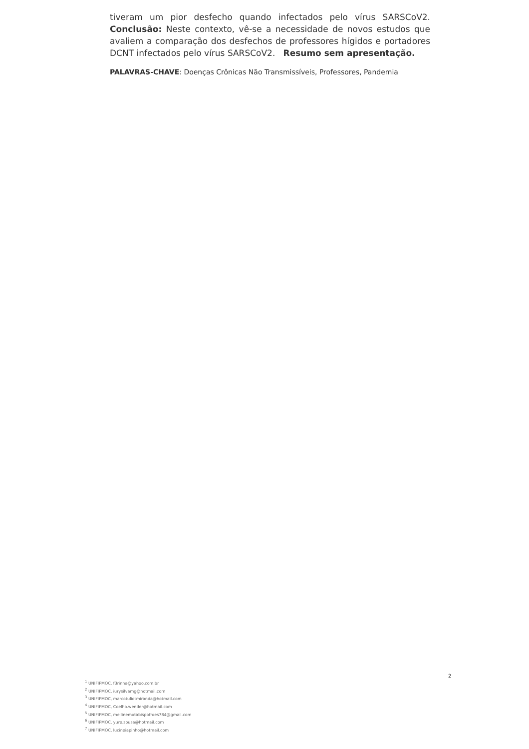tiveram um pior desfecho quando infectados pelo vírus SARSCoV2. Conclusão: Neste contexto, vê-se a necessidade de novos estudos que avaliem a comparação dos desfechos de professores hígidos e portadores DCNT infectados pelo vírus SARSCoV2. Resumo sem apresentação.
PALAVRAS-CHAVE: Doenças Crônicas Não Transmissíveis, Professores, Pandemia
2
<sup>1</sup> UNIFIPMOC, f3rinha@yahoo.com.br
<sup>2</sup> UNIFIPMOC, iurysilvamg@hotmail.com
<sup>3</sup> UNIFIPMOC, marcotuliotmiranda@hotmail.com
<sup>4</sup> UNIFIPMOC, Coelho.wender@hotmail.com
<sup>5</sup> UNIFIPMOC, mellinemotabispofroes784@gmail.com
<sup>6</sup> UNIFIPMOC, yure.sousa@hotmail.com
<sup>7</sup> UNIFIPMOC, lucineiapinho@hotmail.com